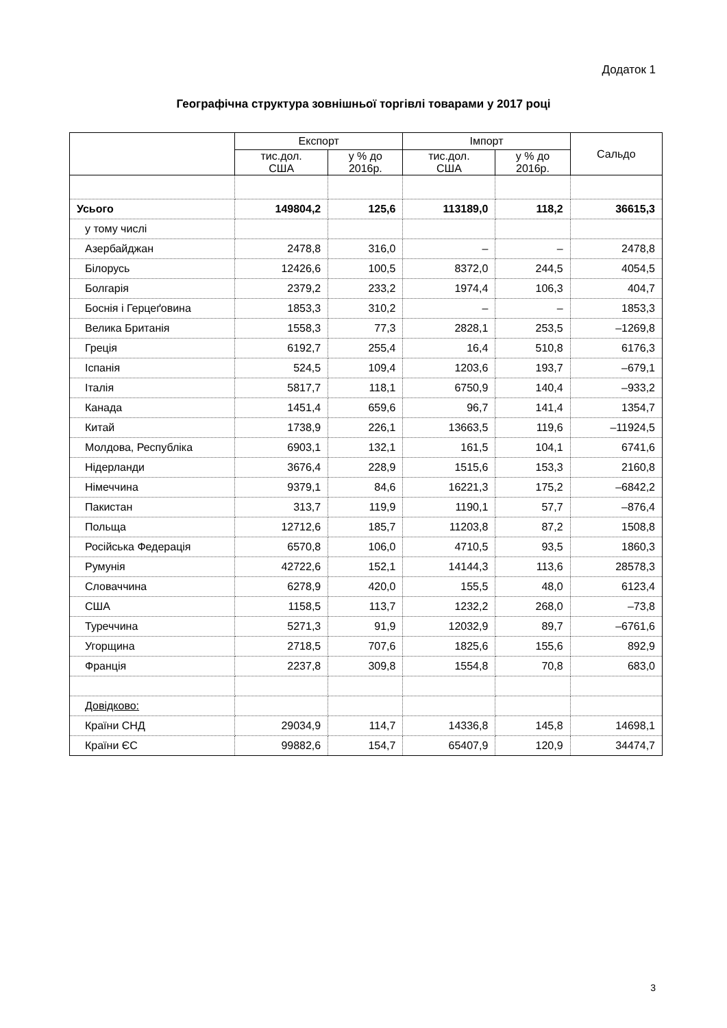Додаток 1
Географічна структура зовнішньої торгівлі товарами у 2017 році
| | Експорт | | Імпорт | | Сальдо |
| --- | --- | --- | --- | --- | --- |
| | тис.дол. США | у % до 2016р. | тис.дол. США | у % до 2016р. | |
| Усього | 149804,2 | 125,6 | 113189,0 | 118,2 | 36615,3 |
| у тому числі | | | | | |
| Азербайджан | 2478,8 | 316,0 | – | – | 2478,8 |
| Білорусь | 12426,6 | 100,5 | 8372,0 | 244,5 | 4054,5 |
| Болгарія | 2379,2 | 233,2 | 1974,4 | 106,3 | 404,7 |
| Боснія і Герцеґовина | 1853,3 | 310,2 | – | – | 1853,3 |
| Велика Британія | 1558,3 | 77,3 | 2828,1 | 253,5 | –1269,8 |
| Греція | 6192,7 | 255,4 | 16,4 | 510,8 | 6176,3 |
| Іспанія | 524,5 | 109,4 | 1203,6 | 193,7 | –679,1 |
| Італія | 5817,7 | 118,1 | 6750,9 | 140,4 | –933,2 |
| Канада | 1451,4 | 659,6 | 96,7 | 141,4 | 1354,7 |
| Китай | 1738,9 | 226,1 | 13663,5 | 119,6 | –11924,5 |
| Молдова, Республіка | 6903,1 | 132,1 | 161,5 | 104,1 | 6741,6 |
| Нідерланди | 3676,4 | 228,9 | 1515,6 | 153,3 | 2160,8 |
| Німеччина | 9379,1 | 84,6 | 16221,3 | 175,2 | –6842,2 |
| Пакистан | 313,7 | 119,9 | 1190,1 | 57,7 | –876,4 |
| Польща | 12712,6 | 185,7 | 11203,8 | 87,2 | 1508,8 |
| Російська Федерація | 6570,8 | 106,0 | 4710,5 | 93,5 | 1860,3 |
| Румунія | 42722,6 | 152,1 | 14144,3 | 113,6 | 28578,3 |
| Словаччина | 6278,9 | 420,0 | 155,5 | 48,0 | 6123,4 |
| США | 1158,5 | 113,7 | 1232,2 | 268,0 | –73,8 |
| Туреччина | 5271,3 | 91,9 | 12032,9 | 89,7 | –6761,6 |
| Угорщина | 2718,5 | 707,6 | 1825,6 | 155,6 | 892,9 |
| Франція | 2237,8 | 309,8 | 1554,8 | 70,8 | 683,0 |
| Довідково: | | | | | |
| Країни СНД | 29034,9 | 114,7 | 14336,8 | 145,8 | 14698,1 |
| Країни ЄС | 99882,6 | 154,7 | 65407,9 | 120,9 | 34474,7 |
3